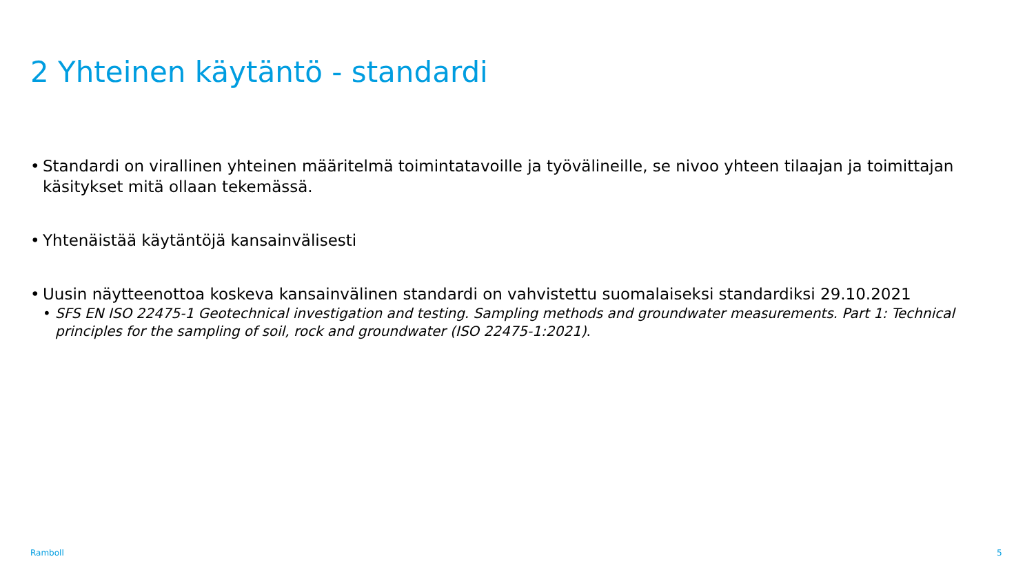2 Yhteinen käytäntö - standardi
• Standardi on virallinen yhteinen määritelmä toimintatavoille ja työvälineille, se nivoo yhteen tilaajan ja toimittajan käsitykset mitä ollaan tekemässä.
• Yhtenäistää käytäntöjä kansainvälisesti
• Uusin näytteenottoa koskeva kansainvälinen standardi on vahvistettu suomalaiseksi standardiksi 29.10.2021
• SFS EN ISO 22475-1 Geotechnical investigation and testing. Sampling methods and groundwater measurements. Part 1: Technical principles for the sampling of soil, rock and groundwater (ISO 22475-1:2021).
Ramboll 5